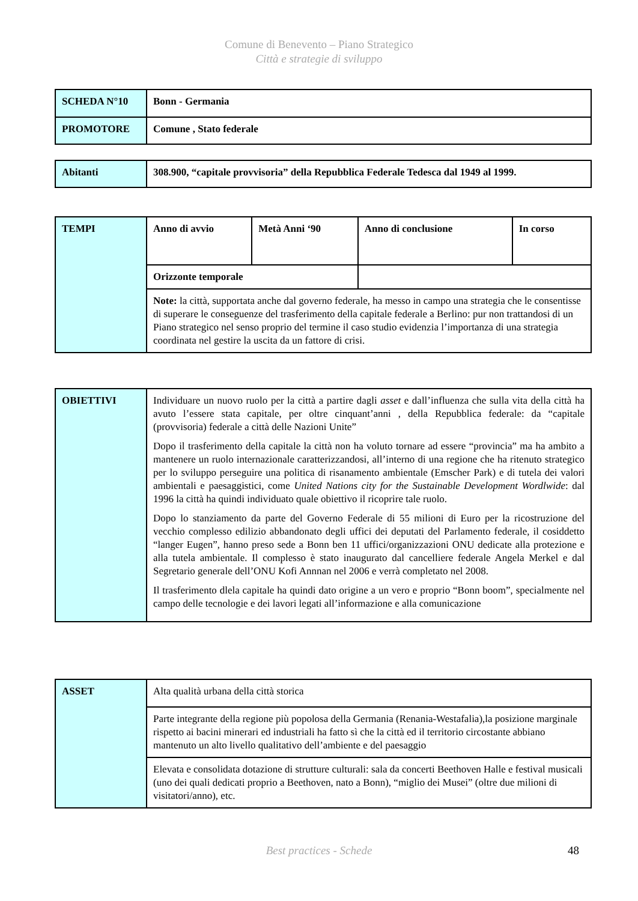Comune di Benevento – Piano Strategico
Città e strategie di sviluppo
| SCHEDA N°10 | Bonn - Germania |
| PROMOTORE | Comune , Stato federale |
| Abitanti | 308.900, “capitale provvisoria” della Repubblica Federale Tedesca dal 1949 al 1999. |
| TEMPI | Anno di avvio | Metà Anni ‘90 | Anno di conclusione | In corso |
| | Orizzonte temporale | | | |
| | Note: la città, supportata anche dal governo federale, ha messo in campo una strategia che le consentisse di superare le conseguenze del trasferimento della capitale federale a Berlino: pur non trattandosi di un Piano strategico nel senso proprio del termine il caso studio evidenzia l’importanza di una strategia coordinata nel gestire la uscita da un fattore di crisi. | | | |
| OBIETTIVI | Individuare un nuovo ruolo per la città a partire dagli asset e dall’influenza che sulla vita della città ha avuto l’essere stata capitale, per oltre cinquant’anni , della Repubblica federale: da “capitale (provvisoria) federale a città delle Nazioni Unite” Dopo il trasferimento della capitale la città non ha voluto tornare ad essere “provincia” ma ha ambito a mantenere un ruolo internazionale caratterizzandosi, all’interno di una regione che ha ritenuto strategico per lo sviluppo perseguire una politica di risanamento ambientale (Emscher Park) e di tutela dei valori ambientali e paesaggistici, come United Nations city for the Sustainable Development Wordlwide : dal 1996 la città ha quindi individuato quale obiettivo il ricoprire tale ruolo. Dopo lo stanziamento da parte del Governo Federale di 55 milioni di Euro per la ricostruzione del vecchio complesso edilizio abbandonato degli uffici dei deputati del Parlamento federale, il cosiddetto “langer Eugen”, hanno preso sede a Bonn ben 11 uffici/organizzazioni ONU dedicate alla protezione e alla tutela ambientale. Il complesso è stato inaugurato dal cancelliere federale Angela Merkel e dal Segretario generale dell’ONU Kofi Annnan nel 2006 e verrà completato nel 2008. Il trasferimento dlela capitale ha quindi dato origine a un vero e proprio “Bonn boom”, specialmente nel campo delle tecnologie e dei lavori legati all’informazione e alla comunicazione |
| ASSET | Alta qualità urbana della città storica |
| | Parte integrante della regione più popolosa della Germania (Renania-Westafalia),la posizione marginale rispetto ai bacini minerari ed industriali ha fatto sì che la città ed il territorio circostante abbiano mantenuto un alto livello qualitativo dell’ambiente e del paesaggio |
| | Elevata e consolidata dotazione di strutture culturali: sala da concerti Beethoven Halle e festival musicali (uno dei quali dedicati proprio a Beethoven, nato a Bonn), “miglio dei Musei” (oltre due milioni di visitatori/anno), etc. |
Best practices - Schede 48